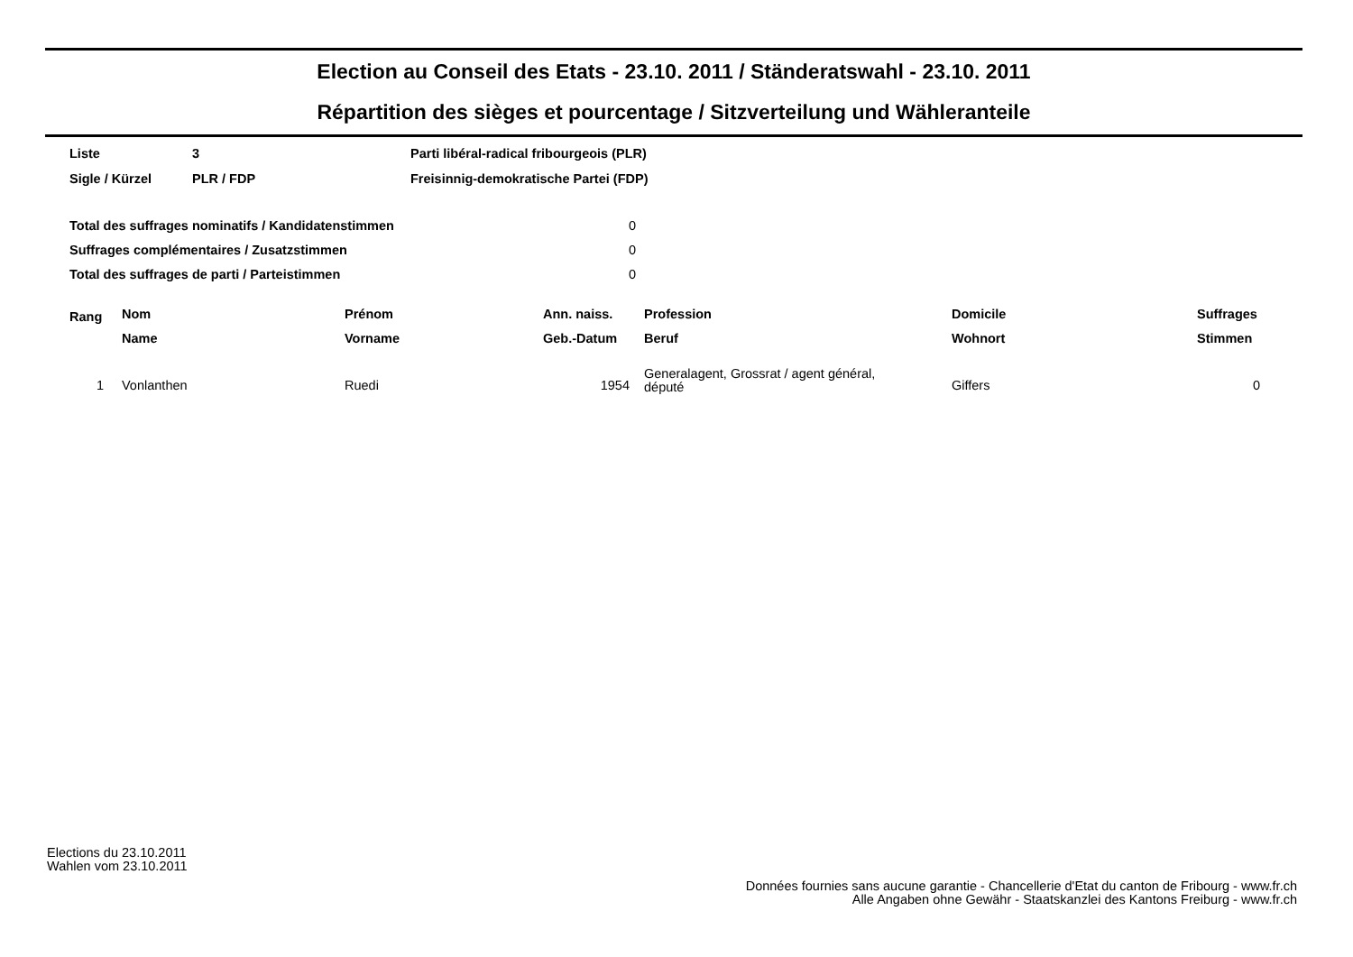Election au Conseil des Etats - 23.10. 2011 / Ständeratswahl - 23.10. 2011
Répartition des sièges et pourcentage / Sitzverteilung und Wähleranteile
| Liste | 3 | Parti libéral-radical fribourgeois (PLR) |
| Sigle / Kürzel | PLR / FDP | Freisinnig-demokratische Partei (FDP) |
| Total des suffrages nominatifs / Kandidatenstimmen | 0 |
| Suffrages complémentaires / Zusatzstimmen | 0 |
| Total des suffrages de parti / Parteistimmen | 0 |
| Rang | Nom | Prénom | Ann. naiss. | Profession | Domicile | Suffrages |
| --- | --- | --- | --- | --- | --- | --- |
| | Name | Vorname | Geb.-Datum | Beruf | Wohnort | Stimmen |
| 1 | Vonlanthen | Ruedi | 1954 | Generalagent, Grossrat / agent général, député | Giffers | 0 |
Elections du 23.10.2011
Wahlen vom 23.10.2011
Données fournies sans aucune garantie - Chancellerie d'Etat du canton de Fribourg - www.fr.ch
Alle Angaben ohne Gewähr - Staatskanzlei des Kantons Freiburg - www.fr.ch